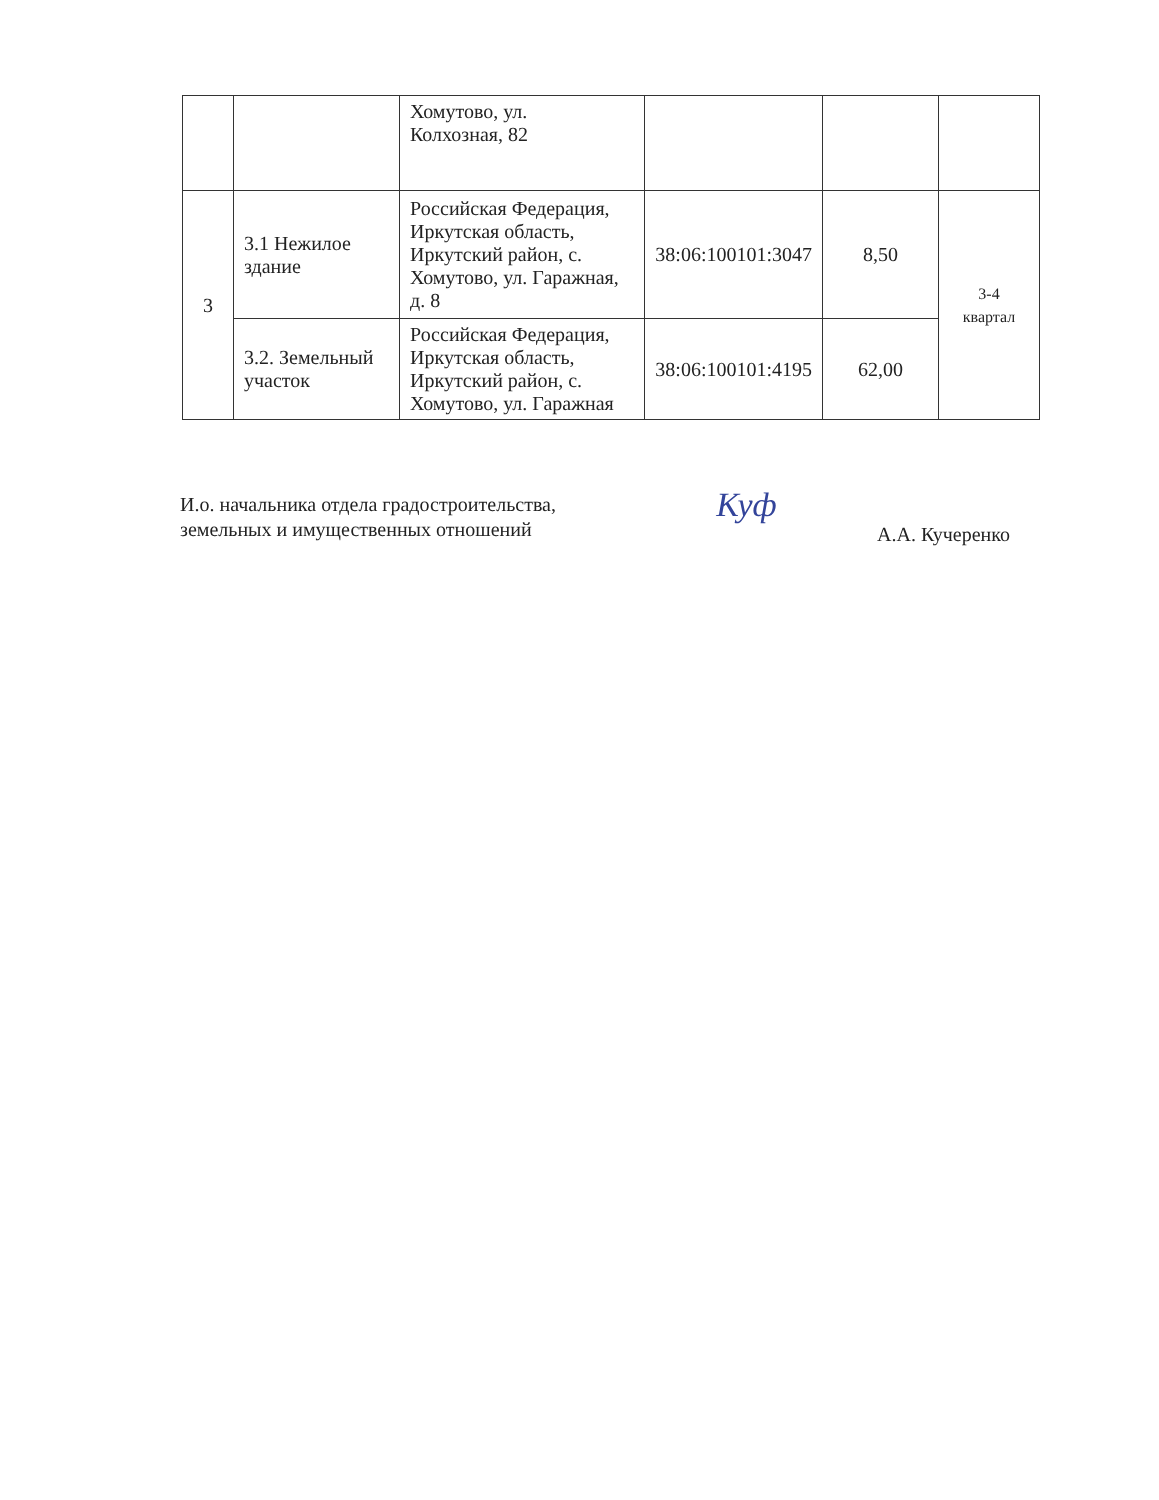| | | Хомутово, ул. Колхозная, 82 | | | |
| 3 | 3.1 Нежилое здание | Российская Федерация, Иркутская область, Иркутский район, с. Хомутово, ул. Гаражная, д. 8 | 38:06:100101:3047 | 8,50 | 3-4 квартал |
| | 3.2. Земельный участок | Российская Федерация, Иркутская область, Иркутский район, с. Хомутово, ул. Гаражная | 38:06:100101:4195 | 62,00 | |
И.о. начальника отдела градостроительства,
земельных и имущественных отношений
Куф
А.А. Кучеренко